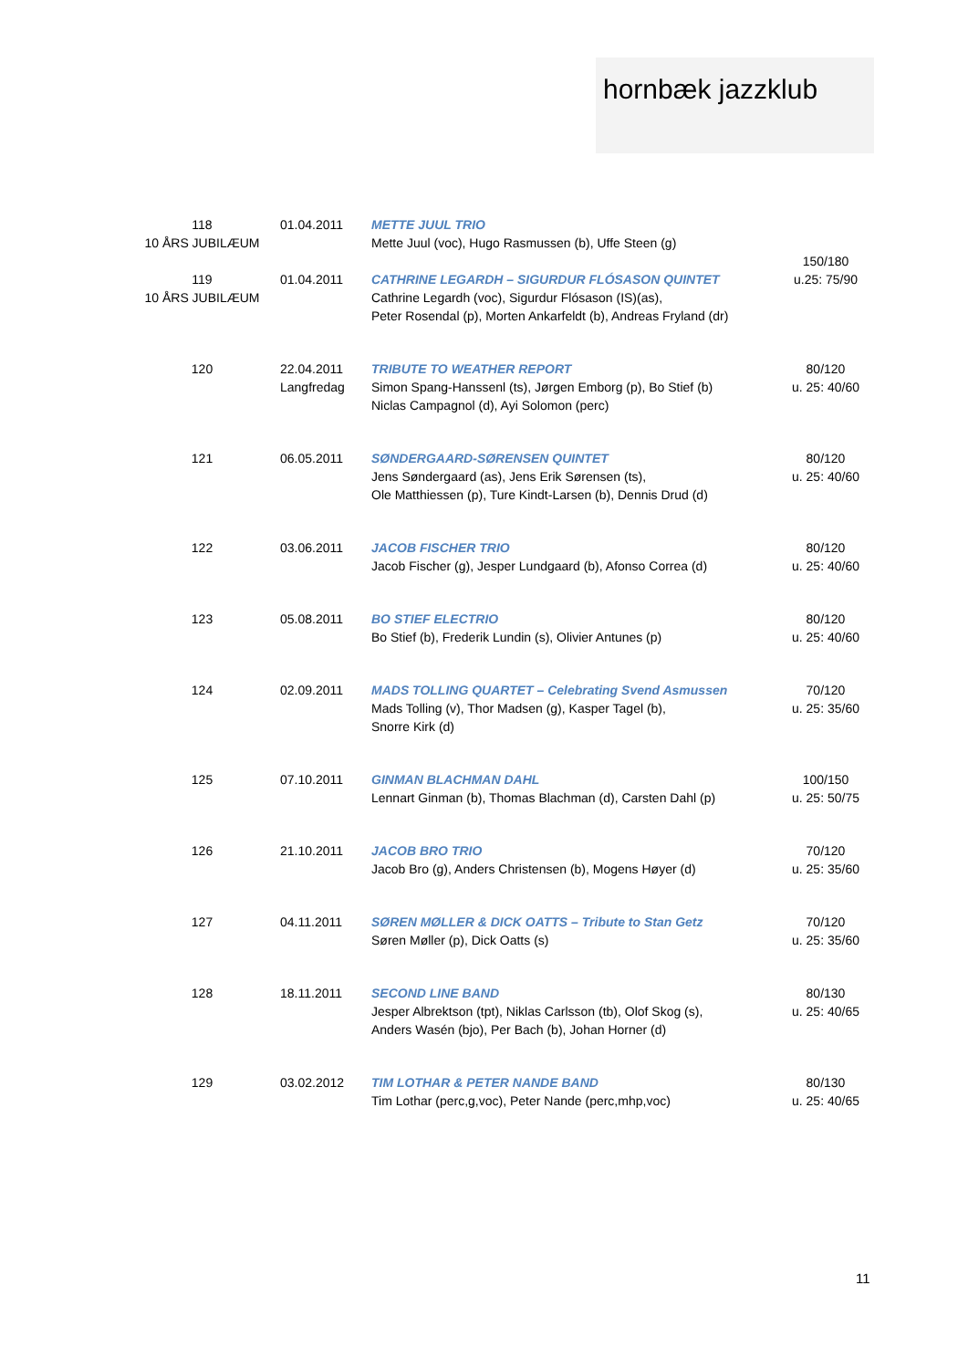hornbæk jazzklub
| 118 10 ÅRS JUBILÆUM | 01.04.2011 | METTE JUUL TRIO Mette Juul (voc), Hugo Rasmussen (b), Uffe Steen (g) | 150/180 u.25: 75/90 |
| 119 10 ÅRS JUBILÆUM | 01.04.2011 | CATHRINE LEGARDH – SIGURDUR FLÓSASON QUINTET Cathrine Legardh (voc), Sigurdur Flósason (IS)(as), Peter Rosendal (p), Morten Ankarfeldt (b), Andreas Fryland (dr) | |
| 120 | 22.04.2011 Langfredag | TRIBUTE TO WEATHER REPORT Simon Spang-Hanssenl (ts), Jørgen Emborg (p), Bo Stief (b) Niclas Campagnol (d), Ayi Solomon (perc) | 80/120 u. 25: 40/60 |
| 121 | 06.05.2011 | SØNDERGAARD-SØRENSEN QUINTET Jens Søndergaard (as), Jens Erik Sørensen (ts), Ole Matthiessen (p), Ture Kindt-Larsen (b), Dennis Drud (d) | 80/120 u. 25: 40/60 |
| 122 | 03.06.2011 | JACOB FISCHER TRIO Jacob Fischer (g), Jesper Lundgaard (b), Afonso Correa (d) | 80/120 u. 25: 40/60 |
| 123 | 05.08.2011 | BO STIEF ELECTRIO Bo Stief (b), Frederik Lundin (s), Olivier Antunes (p) | 80/120 u. 25: 40/60 |
| 124 | 02.09.2011 | MADS TOLLING QUARTET – Celebrating Svend Asmussen Mads Tolling (v), Thor Madsen (g), Kasper Tagel (b), Snorre Kirk (d) | 70/120 u. 25: 35/60 |
| 125 | 07.10.2011 | GINMAN BLACHMAN DAHL Lennart Ginman (b), Thomas Blachman (d), Carsten Dahl (p) | 100/150 u. 25: 50/75 |
| 126 | 21.10.2011 | JACOB BRO TRIO Jacob Bro (g), Anders Christensen (b), Mogens Høyer (d) | 70/120 u. 25: 35/60 |
| 127 | 04.11.2011 | SØREN MØLLER & DICK OATTS – Tribute to Stan Getz Søren Møller (p), Dick Oatts (s) | 70/120 u. 25: 35/60 |
| 128 | 18.11.2011 | SECOND LINE BAND Jesper Albrektson (tpt), Niklas Carlsson (tb), Olof Skog (s), Anders Wasén (bjo), Per Bach (b), Johan Horner (d) | 80/130 u. 25: 40/65 |
| 129 | 03.02.2012 | TIM LOTHAR & PETER NANDE BAND Tim Lothar (perc,g,voc), Peter Nande (perc,mhp,voc) | 80/130 u. 25: 40/65 |
11